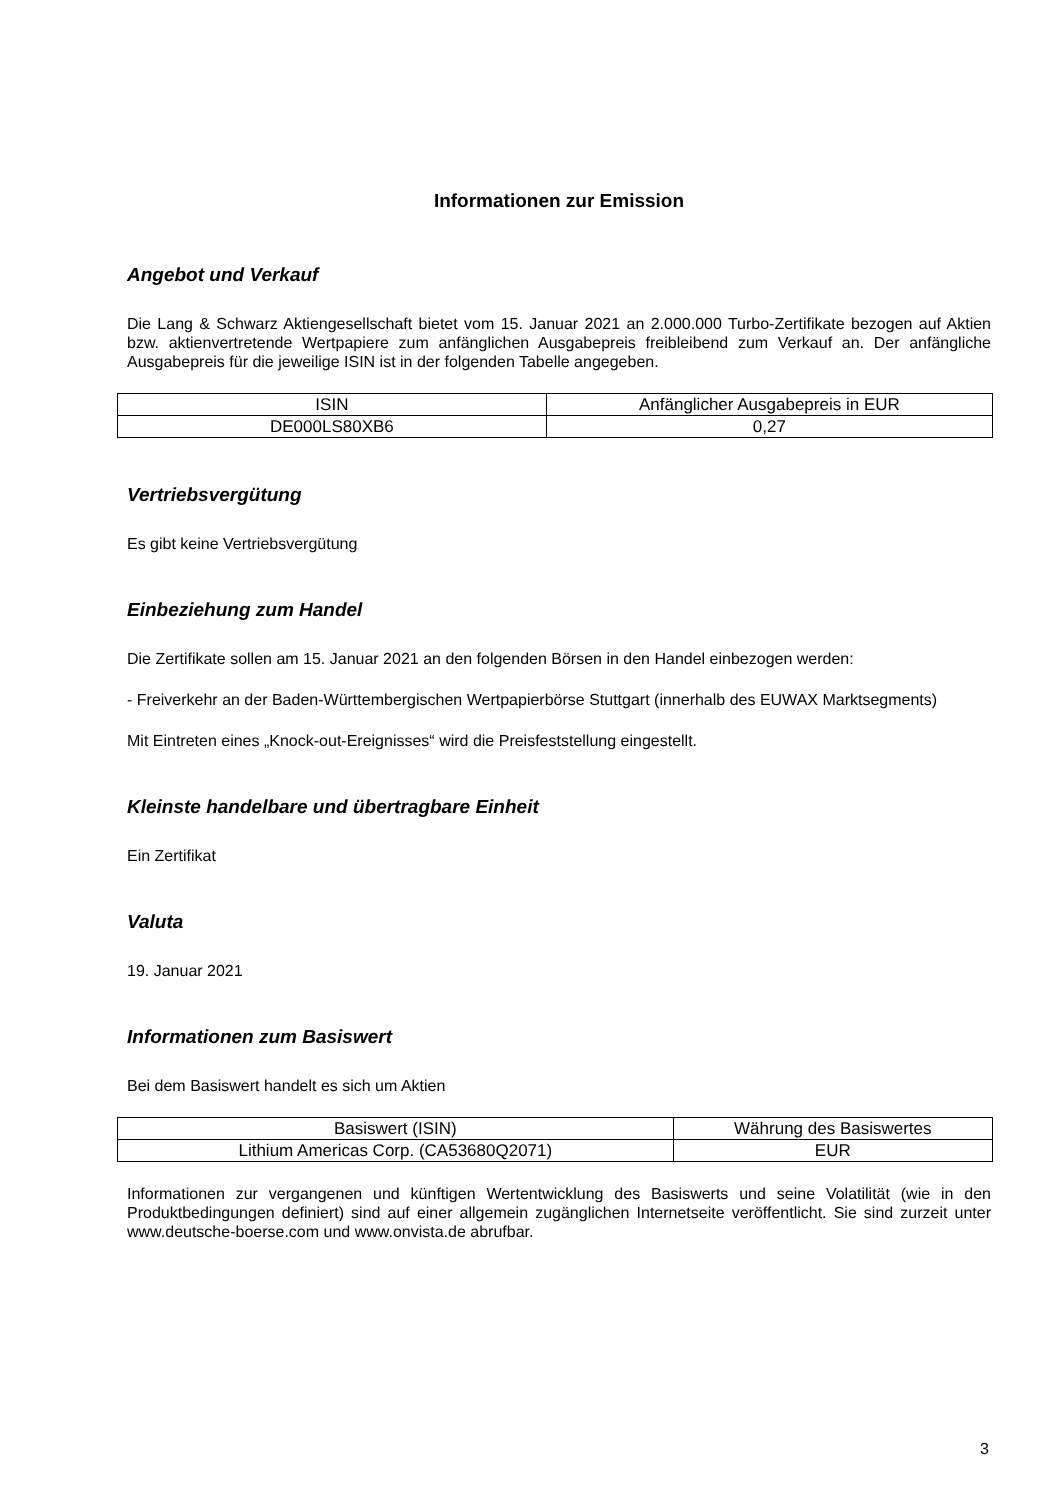Informationen zur Emission
Angebot und Verkauf
Die Lang & Schwarz Aktiengesellschaft bietet vom 15. Januar 2021 an 2.000.000 Turbo-Zertifikate bezogen auf Aktien bzw. aktienvertretende Wertpapiere zum anfänglichen Ausgabepreis freibleibend zum Verkauf an. Der anfängliche Ausgabepreis für die jeweilige ISIN ist in der folgenden Tabelle angegeben.
| ISIN | Anfänglicher Ausgabepreis in EUR |
| --- | --- |
| DE000LS80XB6 | 0,27 |
Vertriebsvergütung
Es gibt keine Vertriebsvergütung
Einbeziehung zum Handel
Die Zertifikate sollen am 15. Januar 2021 an den folgenden Börsen in den Handel einbezogen werden:
- Freiverkehr an der Baden-Württembergischen Wertpapierbörse Stuttgart (innerhalb des EUWAX Marktsegments)
Mit Eintreten eines „Knock-out-Ereignisses“ wird die Preisfeststellung eingestellt.
Kleinste handelbare und übertragbare Einheit
Ein Zertifikat
Valuta
19. Januar 2021
Informationen zum Basiswert
Bei dem Basiswert handelt es sich um Aktien
| Basiswert (ISIN) | Währung des Basiswertes |
| --- | --- |
| Lithium Americas Corp. (CA53680Q2071) | EUR |
Informationen zur vergangenen und künftigen Wertentwicklung des Basiswerts und seine Volatilität (wie in den Produktbedingungen definiert) sind auf einer allgemein zugänglichen Internetseite veröffentlicht. Sie sind zurzeit unter www.deutsche-boerse.com und www.onvista.de abrufbar.
3